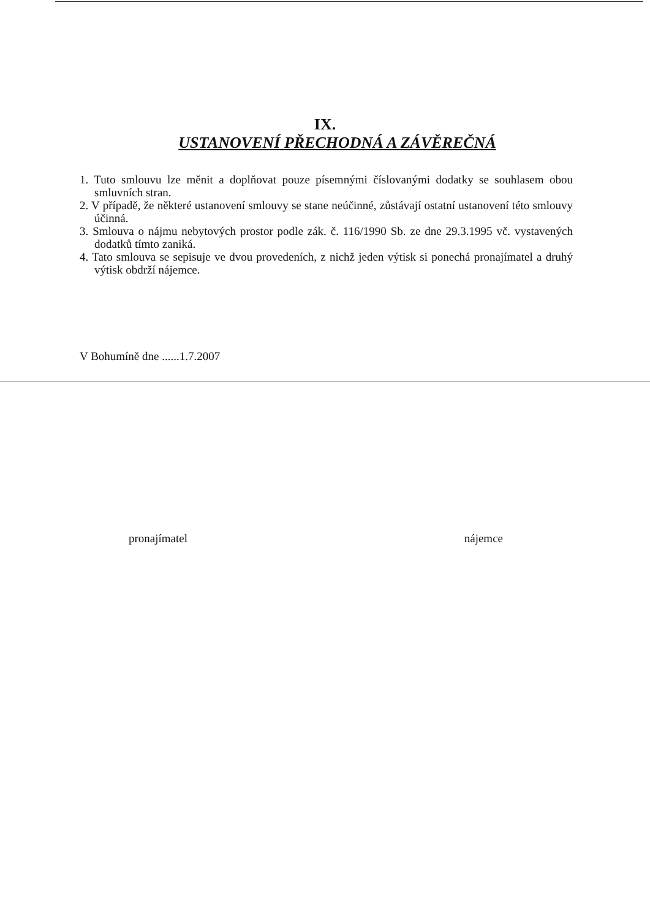IX.
USTANOVENÍ PŘECHODNÁ A ZÁVĚREČNÁ
1. Tuto smlouvu lze měnit a doplňovat pouze písemnými číslovanými dodatky se souhlasem obou smluvních stran.
2. V případě, že některé ustanovení smlouvy se stane neúčinné, zůstávají ostatní ustanovení této smlouvy účinná.
3. Smlouva o nájmu nebytových prostor podle zák. č. 116/1990 Sb. ze dne 29.3.1995 vč. vystavených dodatků tímto zaniká.
4. Tato smlouva se sepisuje ve dvou provedeních, z nichž jeden výtisk si ponechá pronajímatel a druhý výtisk obdrží nájemce.
V Bohumíně dne ......1.7.2007
pronajímatel nájemce